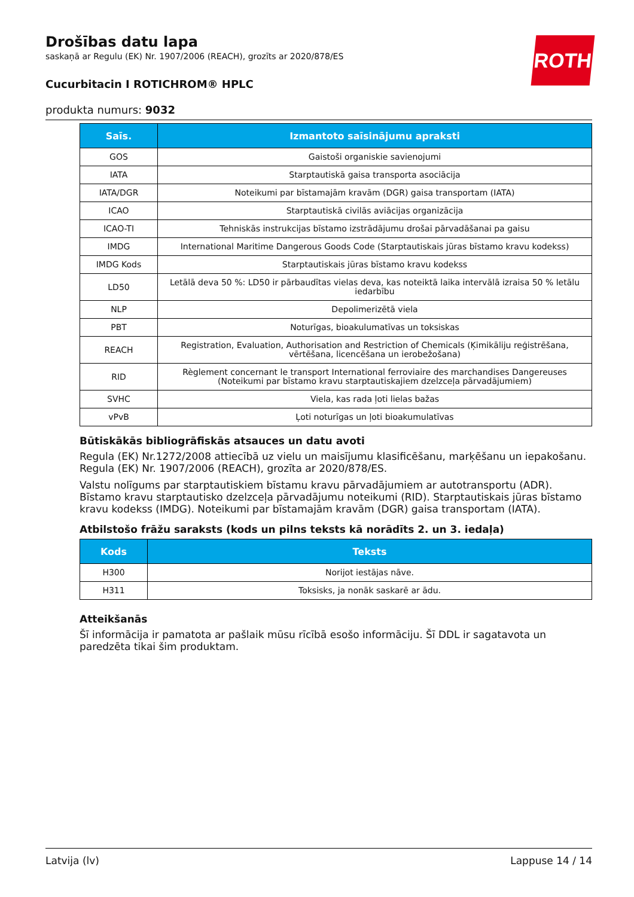ROTH
Drošības datu lapa
saskaņā ar Regulu (EK) Nr. 1907/2006 (REACH), grozīts ar 2020/878/ES
Cucurbitacin I ROTICHROM® HPLC
produkta numurs: 9032
| Saīs. | Izmantoto saīsinājumu apraksti |
| --- | --- |
| GOS | Gaistoši organiskie savienojumi |
| IATA | Starptautiskā gaisa transporta asociācija |
| IATA/DGR | Noteikumi par bīstamajām kravām (DGR) gaisa transportam (IATA) |
| ICAO | Starptautiskā civilās aviācijas organizācija |
| ICAO-TI | Tehniskās instrukcijas bīstamo izstrādājumu drošai pārvadāšanai pa gaisu |
| IMDG | International Maritime Dangerous Goods Code (Starptautiskais jūras bīstamo kravu kodekss) |
| IMDG Kods | Starptautiskais jūras bīstamo kravu kodekss |
| LD50 | Letālā deva 50 %: LD50 ir pārbaudītas vielas deva, kas noteiktā laika intervālā izraisa 50 % letālu iedarbību |
| NLP | Depolimerizētā viela |
| PBT | Noturīgas, bioakulumatīvas un toksiskas |
| REACH | Registration, Evaluation, Authorisation and Restriction of Chemicals (Ķimikāliju reģistrēšana, vērtēšana, licencēšana un ierobežošana) |
| RID | Règlement concernant le transport International ferroviaire des marchandises Dangereuses (Noteikumi par bīstamo kravu starptautiskajiem dzelzceļa pārvadājumiem) |
| SVHC | Viela, kas rada ļoti lielas bažas |
| vPvB | Ļoti noturīgas un ļoti bioakumulatīvas |
Būtiskākās bibliogrāfiskās atsauces un datu avoti
Regula (EK) Nr.1272/2008 attiecībā uz vielu un maisījumu klasificēšanu, marķēšanu un iepakošanu. Regula (EK) Nr. 1907/2006 (REACH), grozīta ar 2020/878/ES.
Valstu nolīgums par starptautiskiem bīstamu kravu pārvadājumiem ar autotransportu (ADR). Bīstamo kravu starptautisko dzelzceļa pārvadājumu noteikumi (RID). Starptautiskais jūras bīstamo kravu kodekss (IMDG). Noteikumi par bīstamajām kravām (DGR) gaisa transportam (IATA).
Atbilstošo frāžu saraksts (kods un pilns teksts kā norādīts 2. un 3. iedaļa)
| Kods | Teksts |
| --- | --- |
| H300 | Norijot iestājas nāve. |
| H311 | Toksisks, ja nonāk saskarē ar ādu. |
Atteikšanās
Šī informācija ir pamatota ar pašlaik mūsu rīcībā esošo informāciju. Šī DDL ir sagatavota un paredzēta tikai šim produktam.
Latvija (lv) Lappuse 14 / 14